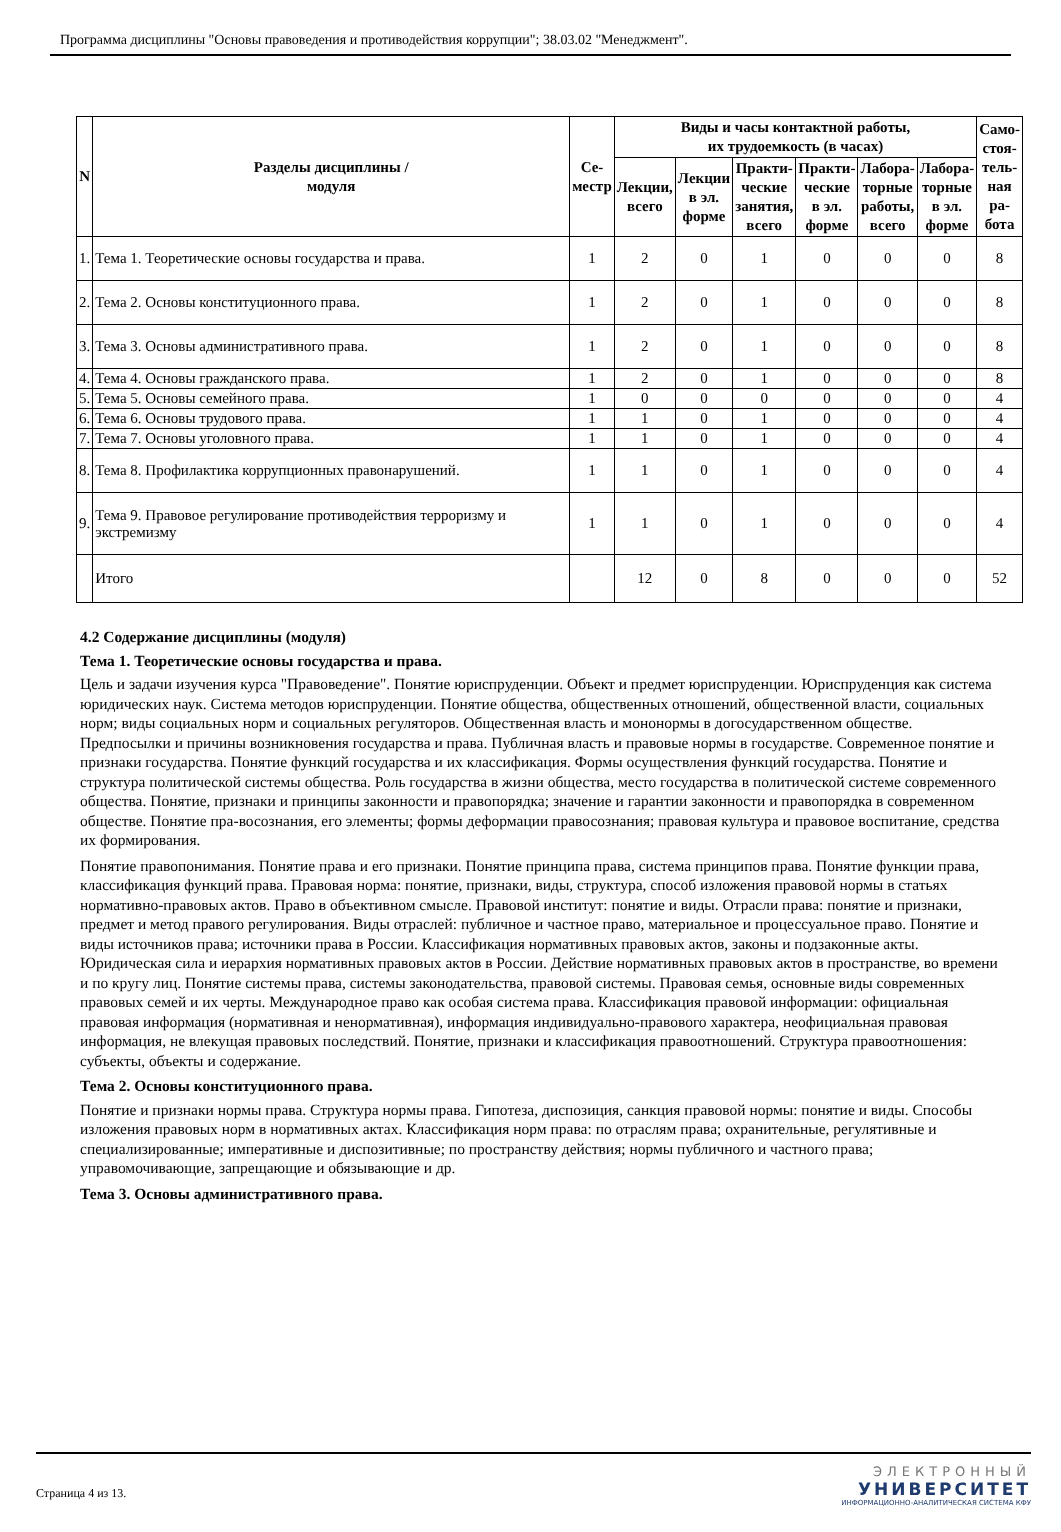Программа дисциплины "Основы правоведения и противодействия коррупции"; 38.03.02 "Менеджмент".
| N | Разделы дисциплины / модуля | Се- местр | Виды и часы контактной работы, их трудоемкость (в часах) | | | | | | Само- стоя- тель- ная ра- бота |
| --- | --- | --- | --- | --- | --- | --- | --- | --- | --- |
| | | | Лекции, всего | Лекции в эл. форме | Практи- ческие занятия, всего | Практи- ческие в эл. форме | Лабора- торные работы, всего | Лабора- торные в эл. форме | |
| 1. | Тема 1. Теоретические основы государства и права. | 1 | 2 | 0 | 1 | 0 | 0 | 0 | 8 |
| 2. | Тема 2. Основы конституционного права. | 1 | 2 | 0 | 1 | 0 | 0 | 0 | 8 |
| 3. | Тема 3. Основы административного права. | 1 | 2 | 0 | 1 | 0 | 0 | 0 | 8 |
| 4. | Тема 4. Основы гражданского права. | 1 | 2 | 0 | 1 | 0 | 0 | 0 | 8 |
| 5. | Тема 5. Основы семейного права. | 1 | 0 | 0 | 0 | 0 | 0 | 0 | 4 |
| 6. | Тема 6. Основы трудового права. | 1 | 1 | 0 | 1 | 0 | 0 | 0 | 4 |
| 7. | Тема 7. Основы уголовного права. | 1 | 1 | 0 | 1 | 0 | 0 | 0 | 4 |
| 8. | Тема 8. Профилактика коррупционных правонарушений. | 1 | 1 | 0 | 1 | 0 | 0 | 0 | 4 |
| 9. | Тема 9. Правовое регулирование противодействия терроризму и экстремизму | 1 | 1 | 0 | 1 | 0 | 0 | 0 | 4 |
| | Итого | | 12 | 0 | 8 | 0 | 0 | 0 | 52 |
4.2 Содержание дисциплины (модуля)
Тема 1. Теоретические основы государства и права.
Цель и задачи изучения курса "Правоведение". Понятие юриспруденции. Объект и предмет юриспруденции. Юриспруденция как система юридических наук. Система методов юриспруденции. Понятие общества, общественных отношений, общественной власти, социальных норм; виды социальных норм и социальных регуляторов. Общественная власть и мононормы в догосударственном обществе. Предпосылки и причины возникновения государства и права. Публичная власть и правовые нормы в государстве. Современное понятие и признаки государства. Понятие функций государства и их классификация. Формы осуществления функций государства. Понятие и структура политической системы общества. Роль государства в жизни общества, место государства в политической системе современного общества. Понятие, признаки и принципы законности и правопорядка; значение и гарантии законности и правопорядка в современном обществе. Понятие пра-восознания, его элементы; формы деформации правосознания; правовая культура и правовое воспитание, средства их формирования.
Понятие правопонимания. Понятие права и его признаки. Понятие принципа права, система принципов права. Понятие функции права, классификация функций права. Правовая норма: понятие, признаки, виды, структура, способ изложения правовой нормы в статьях нормативно-правовых актов. Право в объективном смысле. Правовой институт: понятие и виды. Отрасли права: понятие и признаки, предмет и метод правого регулирования. Виды отраслей: публичное и частное право, материальное и процессуальное право. Понятие и виды источников права; источники права в России. Классификация нормативных правовых актов, законы и подзаконные акты. Юридическая сила и иерархия нормативных правовых актов в России. Действие нормативных правовых актов в пространстве, во времени и по кругу лиц. Понятие системы права, системы законодательства, правовой системы. Правовая семья, основные виды современных правовых семей и их черты. Международное право как особая система права. Классификация правовой информации: официальная правовая информация (нормативная и ненормативная), информация индивидуально-правового характера, неофициальная правовая информация, не влекущая правовых последствий. Понятие, признаки и классификация правоотношений. Структура правоотношения: субъекты, объекты и содержание.
Тема 2. Основы конституционного права.
Понятие и признаки нормы права. Структура нормы права. Гипотеза, диспозиция, санкция правовой нормы: понятие и виды. Способы изложения правовых норм в нормативных актах. Классификация норм права: по отраслям права; охранительные, регулятивные и специализированные; императивные и диспозитивные; по пространству действия; нормы публичного и частного права; управомочивающие, запрещающие и обязывающие и др.
Тема 3. Основы административного права.
Страница 4 из 13.
ЭЛЕКТРОННЫЙ
УНИВЕРСИТЕТ
ИНФОРМАЦИОННО-АНАЛИТИЧЕСКАЯ СИСТЕМА КФУ